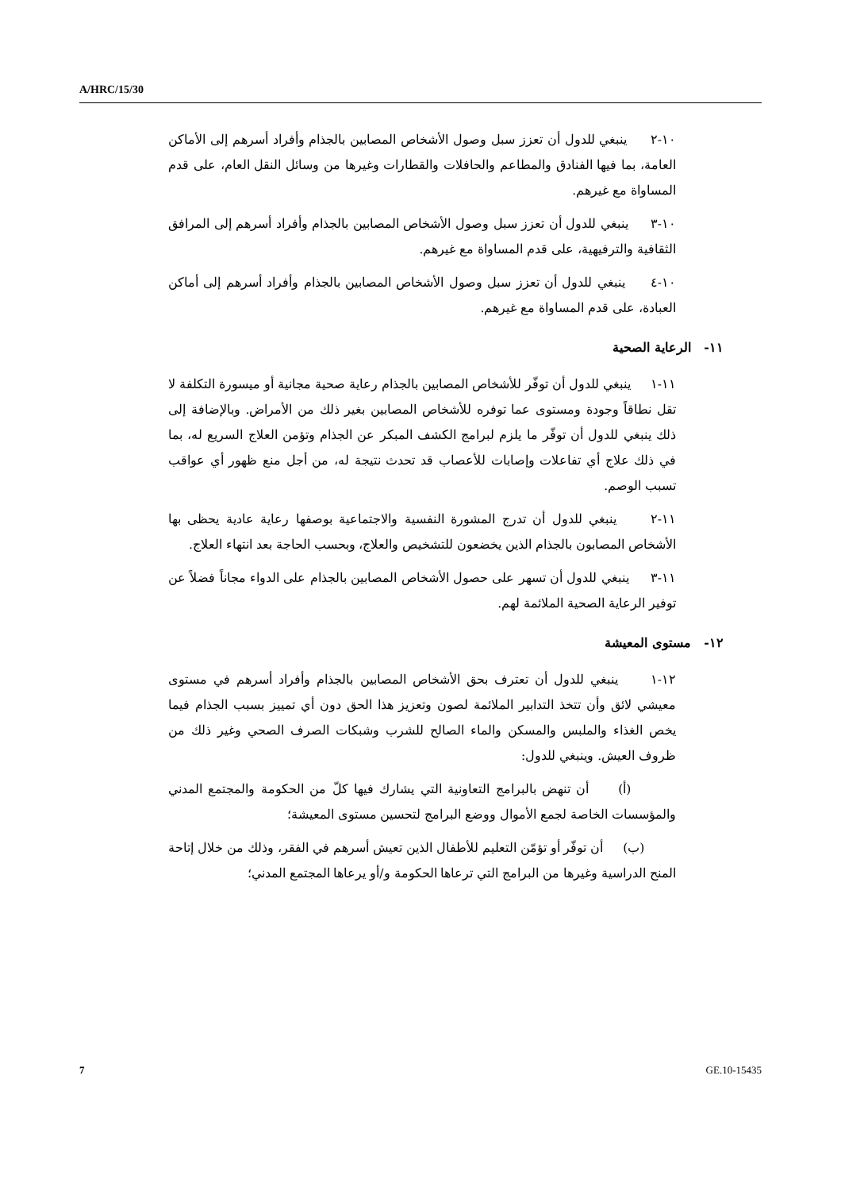A/HRC/15/30
١٠-٢ ينبغي للدول أن تعزز سبل وصول الأشخاص المصابين بالجذام وأفراد أسرهم إلى الأماكن العامة، بما فيها الفنادق والمطاعم والحافلات والقطارات وغيرها من وسائل النقل العام، على قدم المساواة مع غيرهم.
١٠-٣ ينبغي للدول أن تعزز سبل وصول الأشخاص المصابين بالجذام وأفراد أسرهم إلى المرافق الثقافية والترفيهية، على قدم المساواة مع غيرهم.
١٠-٤ ينبغي للدول أن تعزز سبل وصول الأشخاص المصابين بالجذام وأفراد أسرهم إلى أماكن العبادة، على قدم المساواة مع غيرهم.
١١- الرعاية الصحية
١١-١ ينبغي للدول أن توفّر للأشخاص المصابين بالجذام رعاية صحية مجانية أو ميسورة التكلفة لا تقل نطاقاً وجودة ومستوى عما توفره للأشخاص المصابين بغير ذلك من الأمراض. وبالإضافة إلى ذلك ينبغي للدول أن توفّر ما يلزم لبرامج الكشف المبكر عن الجذام وتؤمن العلاج السريع له، بما في ذلك علاج أي تفاعلات وإصابات للأعصاب قد تحدث نتيجة له، من أجل منع ظهور أي عواقب تسبب الوصم.
١١-٢ ينبغي للدول أن تدرج المشورة النفسية والاجتماعية بوصفها رعاية عادية يحظى بها الأشخاص المصابون بالجذام الذين يخضعون للتشخيص والعلاج، وبحسب الحاجة بعد انتهاء العلاج.
١١-٣ ينبغي للدول أن تسهر على حصول الأشخاص المصابين بالجذام على الدواء مجاناً فضلاً عن توفير الرعاية الصحية الملائمة لهم.
١٢- مستوى المعيشة
١٢-١ ينبغي للدول أن تعترف بحق الأشخاص المصابين بالجذام وأفراد أسرهم في مستوى معيشي لائق وأن تتخذ التدابير الملائمة لصون وتعزيز هذا الحق دون أي تمييز بسبب الجذام فيما يخص الغذاء والملبس والمسكن والماء الصالح للشرب وشبكات الصرف الصحي وغير ذلك من ظروف العيش. وينبغي للدول:
(أ) أن تنهض بالبرامج التعاونية التي يشارك فيها كلّ من الحكومة والمجتمع المدني والمؤسسات الخاصة لجمع الأموال ووضع البرامج لتحسين مستوى المعيشة؛
(ب) أن توفّر أو تؤمّن التعليم للأطفال الذين تعيش أسرهم في الفقر، وذلك من خلال إتاحة المنح الدراسية وغيرها من البرامج التي ترعاها الحكومة و/أو يرعاها المجتمع المدني؛
7 GE.10-15435